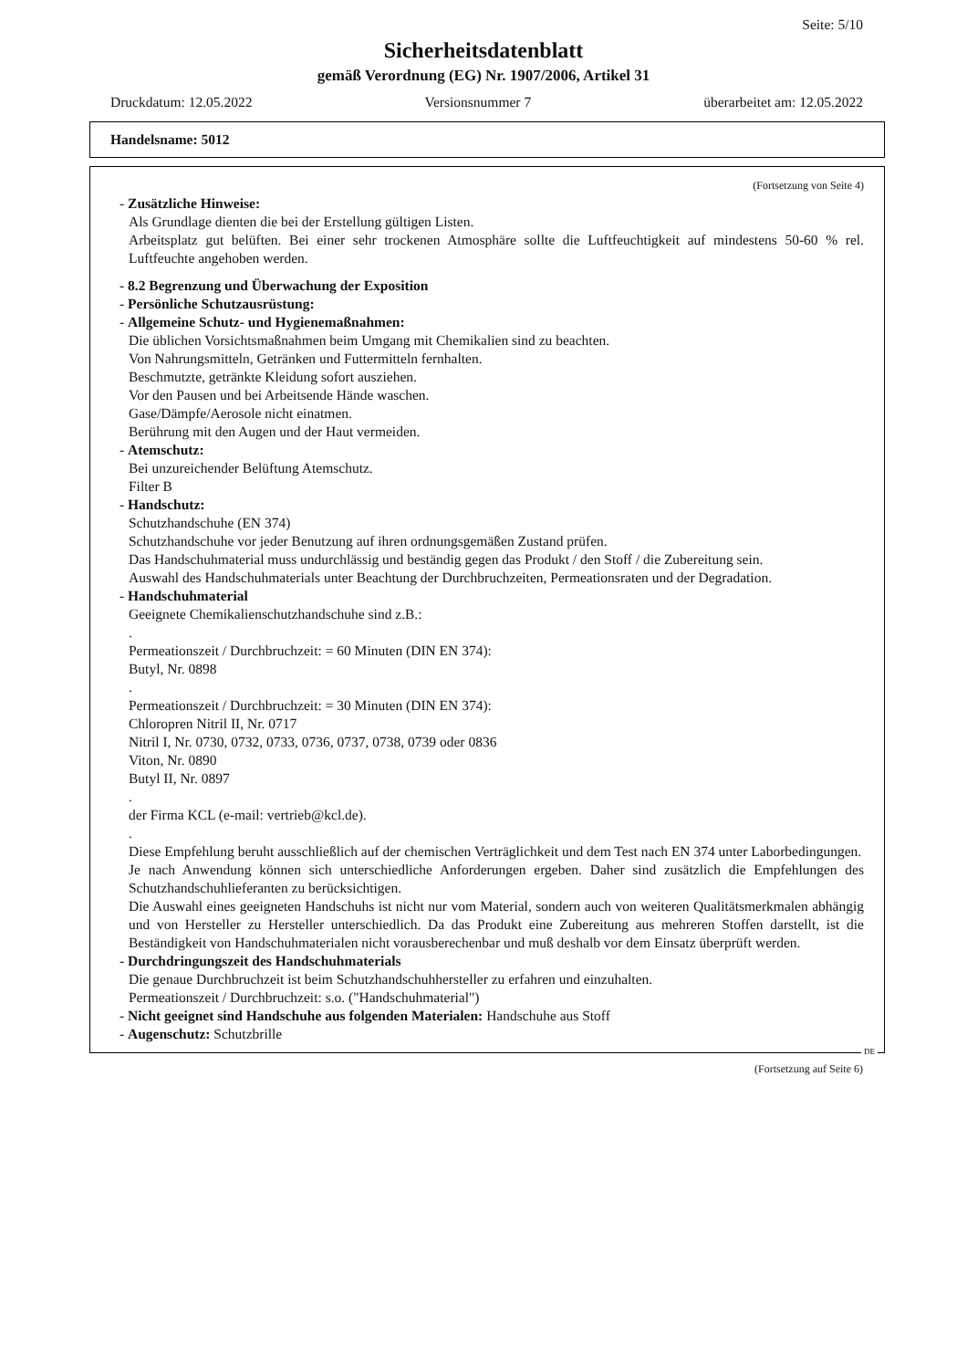Seite: 5/10
Sicherheitsdatenblatt
gemäß Verordnung (EG) Nr. 1907/2006, Artikel 31
Druckdatum: 12.05.2022 Versionsnummer 7 überarbeitet am: 12.05.2022
Handelsname: 5012
(Fortsetzung von Seite 4)
- Zusätzliche Hinweise:
Als Grundlage dienten die bei der Erstellung gültigen Listen.
Arbeitsplatz gut belüften. Bei einer sehr trockenen Atmosphäre sollte die Luftfeuchtigkeit auf mindestens 50-60 % rel. Luftfeuchte angehoben werden.
- 8.2 Begrenzung und Überwachung der Exposition
- Persönliche Schutzausrüstung:
- Allgemeine Schutz- und Hygienemaßnahmen:
Die üblichen Vorsichtsmaßnahmen beim Umgang mit Chemikalien sind zu beachten.
Von Nahrungsmitteln, Getränken und Futtermitteln fernhalten.
Beschmutzte, getränkte Kleidung sofort ausziehen.
Vor den Pausen und bei Arbeitsende Hände waschen.
Gase/Dämpfe/Aerosole nicht einatmen.
Berührung mit den Augen und der Haut vermeiden.
- Atemschutz:
Bei unzureichender Belüftung Atemschutz.
Filter B
- Handschutz:
Schutzhandschuhe (EN 374)
Schutzhandschuhe vor jeder Benutzung auf ihren ordnungsgemäßen Zustand prüfen.
Das Handschuhmaterial muss undurchlässig und beständig gegen das Produkt / den Stoff / die Zubereitung sein.
Auswahl des Handschuhmaterials unter Beachtung der Durchbruchzeiten, Permeationsraten und der Degradation.
- Handschuhmaterial
Geeignete Chemikalienschutzhandschuhe sind z.B.:
.
Permeationszeit / Durchbruchzeit: = 60 Minuten (DIN EN 374):
Butyl, Nr. 0898
.
Permeationszeit / Durchbruchzeit: = 30 Minuten (DIN EN 374):
Chloropren Nitril II, Nr. 0717
Nitril I, Nr. 0730, 0732, 0733, 0736, 0737, 0738, 0739 oder 0836
Viton, Nr. 0890
Butyl II, Nr. 0897
.
der Firma KCL (e-mail: vertrieb@kcl.de).
.
Diese Empfehlung beruht ausschließlich auf der chemischen Verträglichkeit und dem Test nach EN 374 unter Laborbedingungen.
Je nach Anwendung können sich unterschiedliche Anforderungen ergeben. Daher sind zusätzlich die Empfehlungen des Schutzhandschuhlieferanten zu berücksichtigen.
Die Auswahl eines geeigneten Handschuhs ist nicht nur vom Material, sondern auch von weiteren Qualitätsmerkmalen abhängig und von Hersteller zu Hersteller unterschiedlich. Da das Produkt eine Zubereitung aus mehreren Stoffen darstellt, ist die Beständigkeit von Handschuhmaterialen nicht vorausberechenbar und muß deshalb vor dem Einsatz überprüft werden.
- Durchdringungszeit des Handschuhmaterials
Die genaue Durchbruchzeit ist beim Schutzhandschuhhersteller zu erfahren und einzuhalten.
Permeationszeit / Durchbruchzeit: s.o. ("Handschuhmaterial")
- Nicht geeignet sind Handschuhe aus folgenden Materialen: Handschuhe aus Stoff
- Augenschutz: Schutzbrille
DE
(Fortsetzung auf Seite 6)